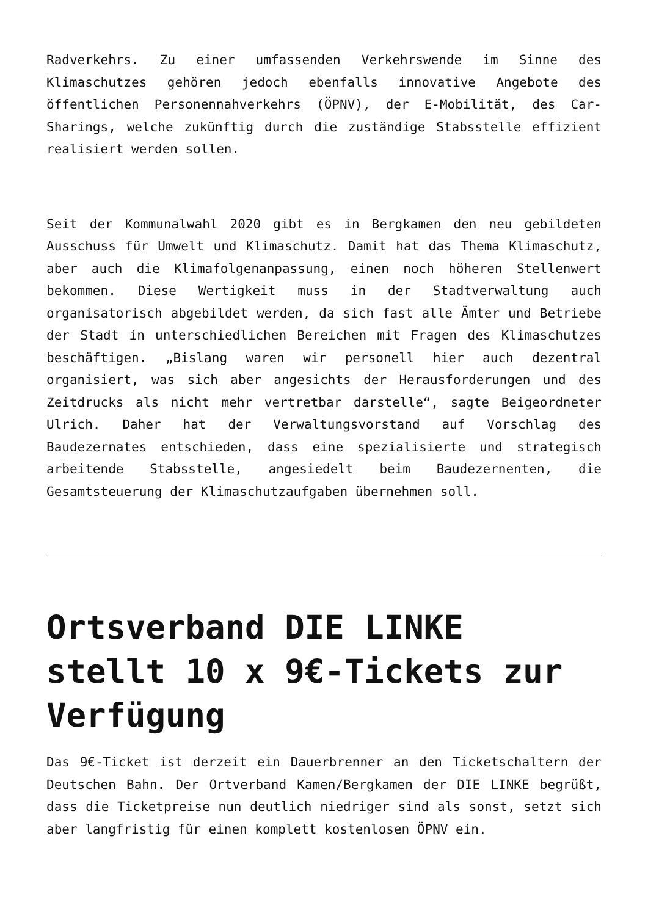Radverkehrs. Zu einer umfassenden Verkehrswende im Sinne des Klimaschutzes gehören jedoch ebenfalls innovative Angebote des öffentlichen Personennahverkehrs (ÖPNV), der E-Mobilität, des Car-Sharings, welche zukünftig durch die zuständige Stabsstelle effizient realisiert werden sollen.
Seit der Kommunalwahl 2020 gibt es in Bergkamen den neu gebildeten Ausschuss für Umwelt und Klimaschutz. Damit hat das Thema Klimaschutz, aber auch die Klimafolgenanpassung, einen noch höheren Stellenwert bekommen. Diese Wertigkeit muss in der Stadtverwaltung auch organisatorisch abgebildet werden, da sich fast alle Ämter und Betriebe der Stadt in unterschiedlichen Bereichen mit Fragen des Klimaschutzes beschäftigen. „Bislang waren wir personell hier auch dezentral organisiert, was sich aber angesichts der Herausforderungen und des Zeitdrucks als nicht mehr vertretbar darstelle“, sagte Beigeordneter Ulrich. Daher hat der Verwaltungsvorstand auf Vorschlag des Baudezernates entschieden, dass eine spezialisierte und strategisch arbeitende Stabsstelle, angesiedelt beim Baudezernenten, die Gesamtsteuerung der Klimaschutzaufgaben übernehmen soll.
Ortsverband DIE LINKE stellt 10 x 9€-Tickets zur Verfügung
Das 9€-Ticket ist derzeit ein Dauerbrenner an den Ticketschaltern der Deutschen Bahn. Der Ortverband Kamen/Bergkamen der DIE LINKE begrüßt, dass die Ticketpreise nun deutlich niedriger sind als sonst, setzt sich aber langfristig für einen komplett kostenlosen ÖPNV ein.